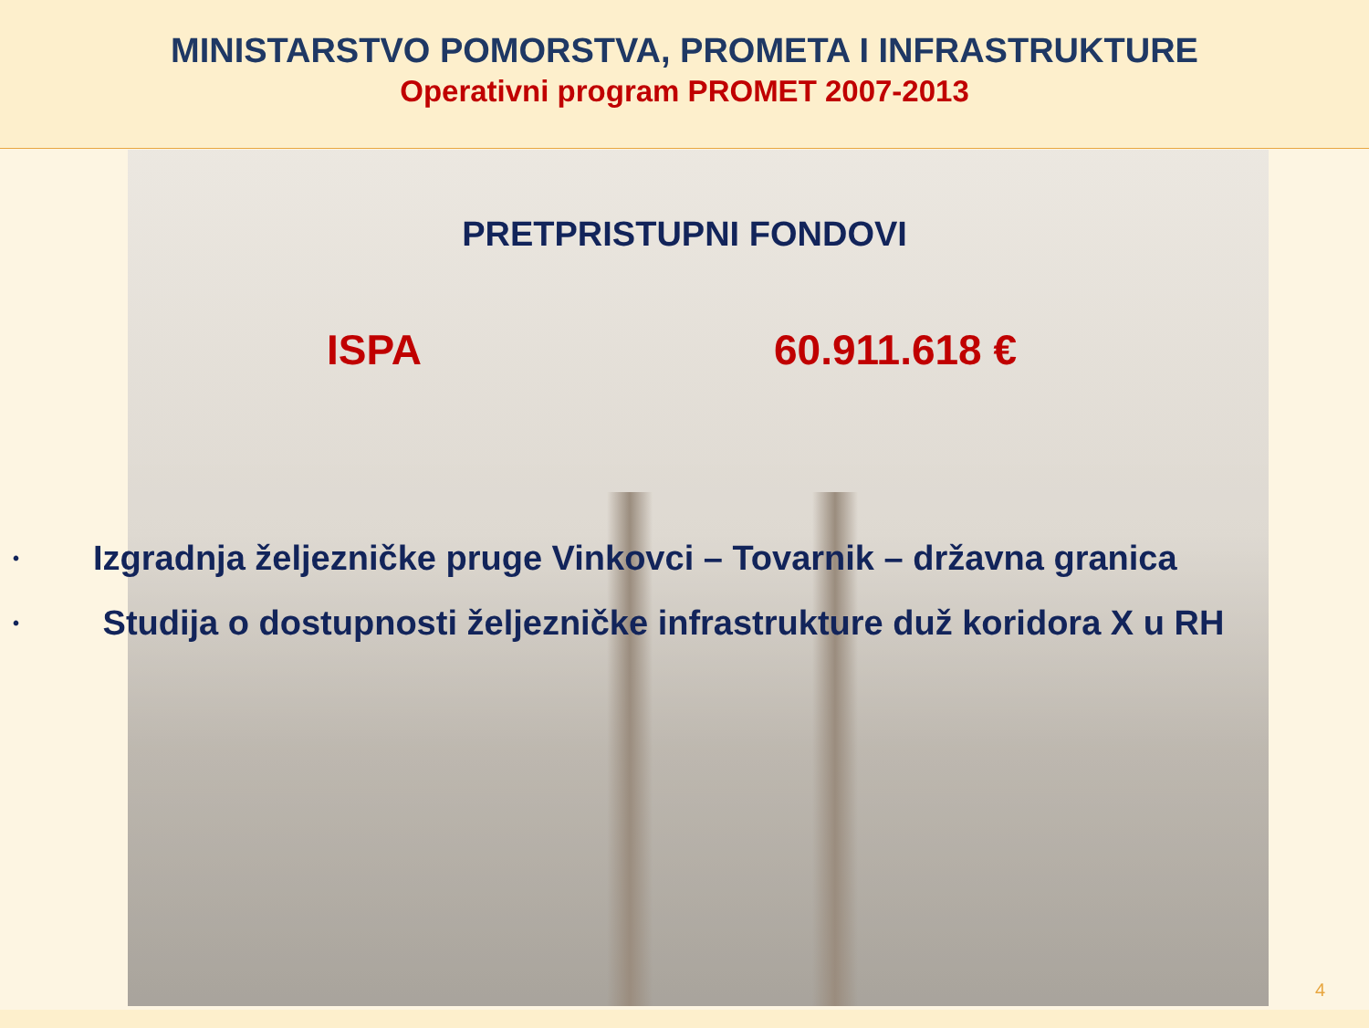MINISTARSTVO POMORSTVA, PROMETA I INFRASTRUKTURE
Operativni program PROMET 2007-2013
PRETPRISTUPNI FONDOVI
ISPA 60.911.618 €
• Izgradnja željezničke pruge Vinkovci – Tovarnik – državna granica
• Studija o dostupnosti željezničke infrastrukture duž koridora X u RH
4